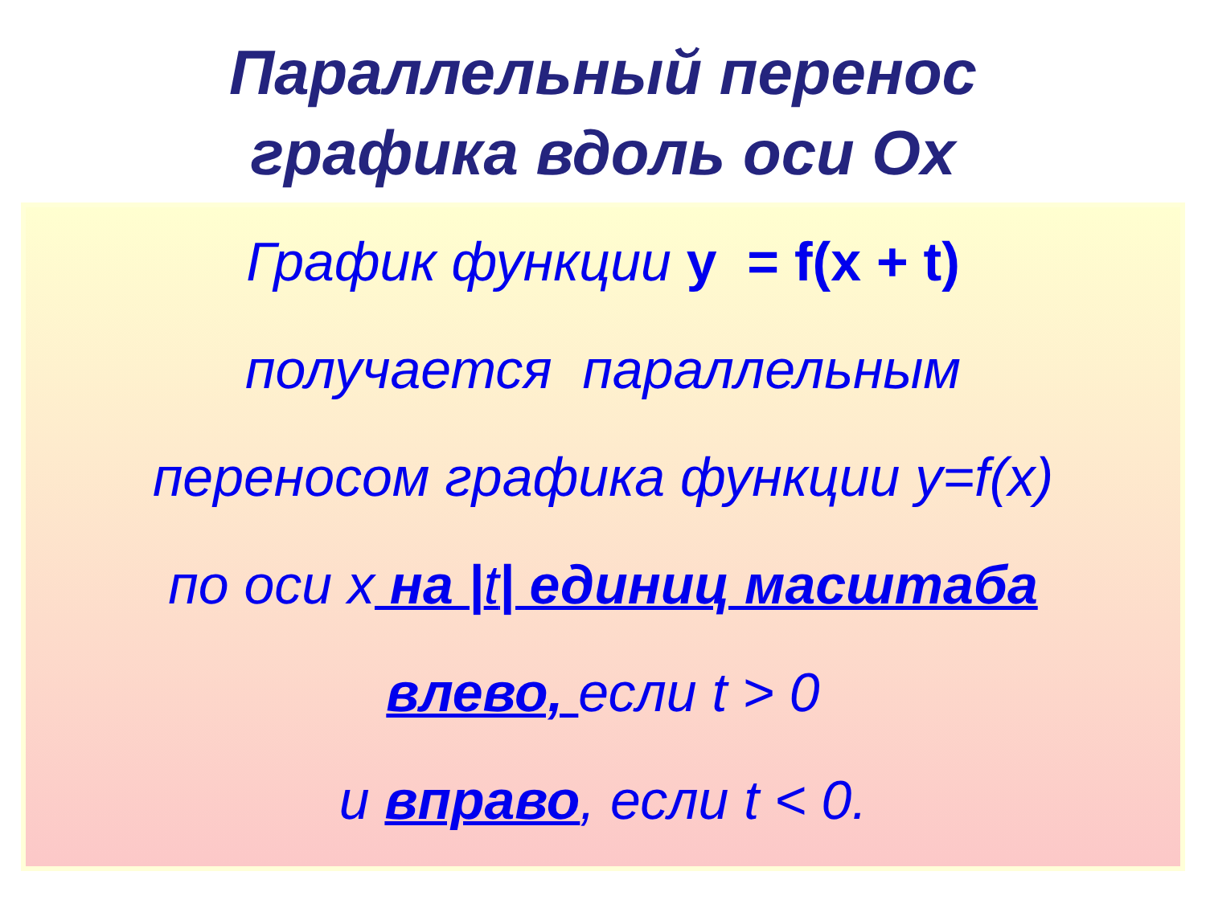Параллельный перенос
графика вдоль оси Ох
График функции y = f(x + t)
получается параллельным
переносом графика функции y=f(x)
по оси х на |t| единиц масштаба
влево, если t > 0
и вправо, если t < 0.